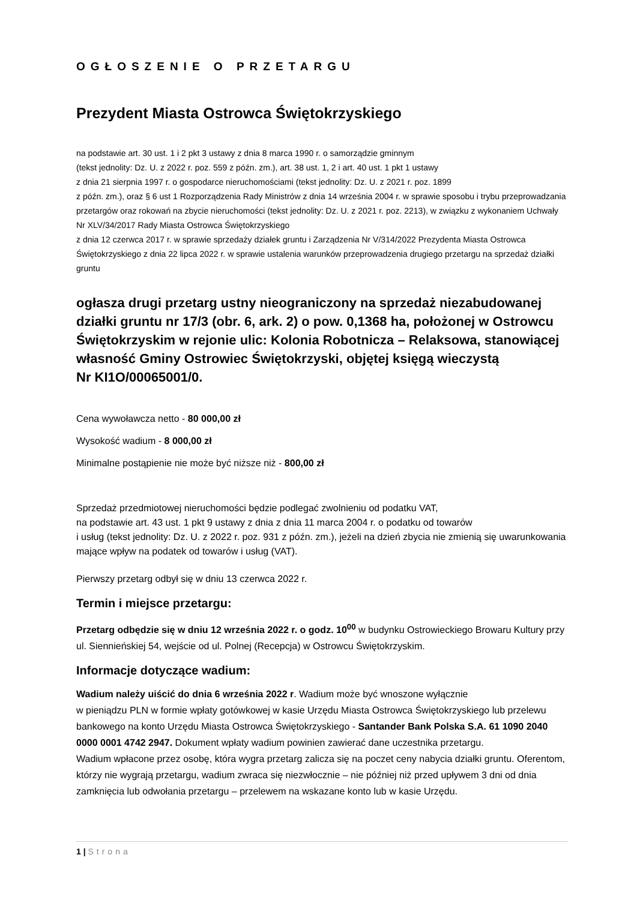OGŁOSZENIE O PRZETARGU
Prezydent Miasta Ostrowca Świętokrzyskiego
na podstawie art. 30 ust. 1 i 2 pkt 3 ustawy z dnia 8 marca 1990 r. o samorządzie gminnym
(tekst jednolity: Dz. U. z 2022 r. poz. 559 z późn. zm.), art. 38 ust. 1, 2 i art. 40 ust. 1 pkt 1 ustawy
z dnia 21 sierpnia 1997 r. o gospodarce nieruchomościami (tekst jednolity: Dz. U. z 2021 r. poz. 1899
z późn. zm.), oraz § 6 ust 1 Rozporządzenia Rady Ministrów z dnia 14 września 2004 r. w sprawie sposobu i trybu przeprowadzania przetargów oraz rokowań na zbycie nieruchomości (tekst jednolity: Dz. U. z 2021 r. poz. 2213), w związku z wykonaniem Uchwały Nr XLV/34/2017 Rady Miasta Ostrowca Świętokrzyskiego
z dnia 12 czerwca 2017 r. w sprawie sprzedaży działek gruntu i Zarządzenia Nr V/314/2022 Prezydenta Miasta Ostrowca Świętokrzyskiego z dnia 22 lipca 2022 r. w sprawie ustalenia warunków przeprowadzenia drugiego przetargu na sprzedaż działki gruntu
ogłasza drugi przetarg ustny nieograniczony na sprzedaż niezabudowanej działki gruntu nr 17/3 (obr. 6, ark. 2) o pow. 0,1368 ha, położonej w Ostrowcu Świętokrzyskim w rejonie ulic: Kolonia Robotnicza – Relaksowa, stanowiącej własność Gminy Ostrowiec Świętokrzyski, objętej księgą wieczystą
Nr KI1O/00065001/0.
Cena wywoławcza netto - 80 000,00 zł
Wysokość wadium - 8 000,00 zł
Minimalne postąpienie nie może być niższe niż - 800,00 zł
Sprzedaż przedmiotowej nieruchomości będzie podlegać zwolnieniu od podatku VAT,
na podstawie art. 43 ust. 1 pkt 9 ustawy z dnia z dnia 11 marca 2004 r. o podatku od towarów
i usług (tekst jednolity: Dz. U. z 2022 r. poz. 931 z późn. zm.), jeżeli na dzień zbycia nie zmienią się uwarunkowania mające wpływ na podatek od towarów i usług (VAT).
Pierwszy przetarg odbył się w dniu 13 czerwca 2022 r.
Termin i miejsce przetargu:
Przetarg odbędzie się w dniu 12 września 2022 r. o godz. 10<sup>00</sup> w budynku Ostrowieckiego Browaru Kultury przy ul. Siennieńskiej 54, wejście od ul. Polnej (Recepcja) w Ostrowcu Świętokrzyskim.
Informacje dotyczące wadium:
Wadium należy uiścić do dnia 6 września 2022 r. Wadium może być wnoszone wyłącznie
w pieniądzu PLN w formie wpłaty gotówkowej w kasie Urzędu Miasta Ostrowca Świętokrzyskiego lub przelewu bankowego na konto Urzędu Miasta Ostrowca Świętokrzyskiego - Santander Bank Polska S.A. 61 1090 2040 0000 0001 4742 2947. Dokument wpłaty wadium powinien zawierać dane uczestnika przetargu.
Wadium wpłacone przez osobę, która wygra przetarg zalicza się na poczet ceny nabycia działki gruntu. Oferentom, którzy nie wygrają przetargu, wadium zwraca się niezwłocznie – nie później niż przed upływem 3 dni od dnia zamknięcia lub odwołania przetargu – przelewem na wskazane konto lub w kasie Urzędu.
1 | Strona